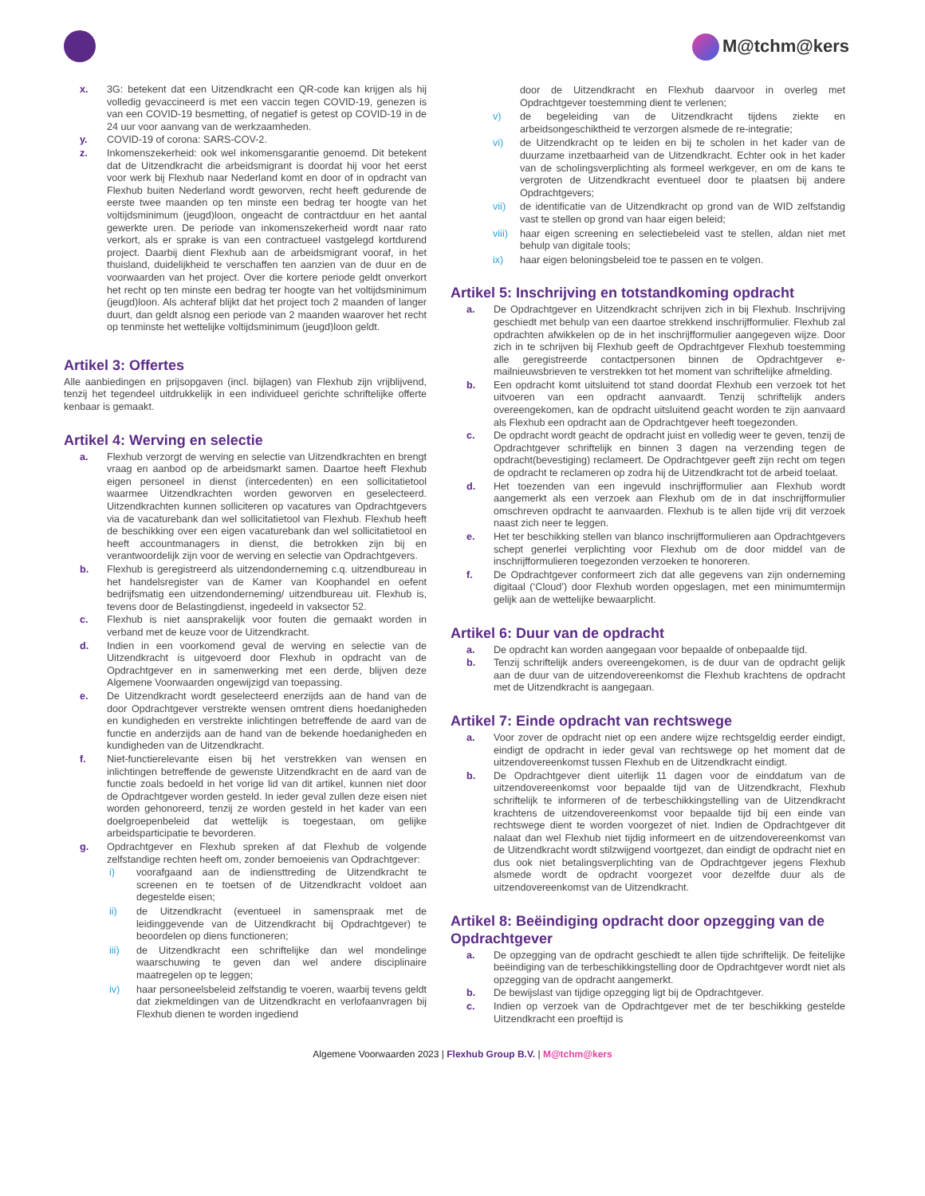M@tchm@kers
x. 3G: betekent dat een Uitzendkracht een QR-code kan krijgen als hij volledig gevaccineerd is met een vaccin tegen COVID-19, genezen is van een COVID-19 besmetting, of negatief is getest op COVID-19 in de 24 uur voor aanvang van de werkzaamheden.
y. COVID-19 of corona: SARS-COV-2.
z. Inkomenszekerheid: ook wel inkomensgarantie genoemd. Dit betekent dat de Uitzendkracht die arbeidsmigrant is doordat hij voor het eerst voor werk bij Flexhub naar Nederland komt en door of in opdracht van Flexhub buiten Nederland wordt geworven, recht heeft gedurende de eerste twee maanden op ten minste een bedrag ter hoogte van het voltijdsminimum (jeugd)loon, ongeacht de contractduur en het aantal gewerkte uren. De periode van inkomenszekerheid wordt naar rato verkort, als er sprake is van een contractueel vastgelegd kortdurend project. Daarbij dient Flexhub aan de arbeidsmigrant vooraf, in het thuisland, duidelijkheid te verschaffen ten aanzien van de duur en de voorwaarden van het project. Over die kortere periode geldt onverkort het recht op ten minste een bedrag ter hoogte van het voltijdsminimum (jeugd)loon. Als achteraf blijkt dat het project toch 2 maanden of langer duurt, dan geldt alsnog een periode van 2 maanden waarover het recht op tenminste het wettelijke voltijdsminimum (jeugd)loon geldt.
Artikel 3: Offertes
Alle aanbiedingen en prijsopgaven (incl. bijlagen) van Flexhub zijn vrijblijvend, tenzij het tegendeel uitdrukkelijk in een individueel gerichte schriftelijke offerte kenbaar is gemaakt.
Artikel 4: Werving en selectie
a. Flexhub verzorgt de werving en selectie van Uitzendkrachten en brengt vraag en aanbod op de arbeidsmarkt samen. Daartoe heeft Flexhub eigen personeel in dienst (intercedenten) en een sollicitatietool waarmee Uitzendkrachten worden geworven en geselecteerd. Uitzendkrachten kunnen solliciteren op vacatures van Opdrachtgevers via de vacaturebank dan wel sollicitatietool van Flexhub. Flexhub heeft de beschikking over een eigen vacaturebank dan wel sollicitatietool en heeft accountmanagers in dienst, die betrokken zijn bij en verantwoordelijk zijn voor de werving en selectie van Opdrachtgevers.
b. Flexhub is geregistreerd als uitzendonderneming c.q. uitzendbureau in het handelsregister van de Kamer van Koophandel en oefent bedrijfsmatig een uitzendonderneming/ uitzendbureau uit. Flexhub is, tevens door de Belastingdienst, ingedeeld in vaksector 52.
c. Flexhub is niet aansprakelijk voor fouten die gemaakt worden in verband met de keuze voor de Uitzendkracht.
d. Indien in een voorkomend geval de werving en selectie van de Uitzendkracht is uitgevoerd door Flexhub in opdracht van de Opdrachtgever en in samenwerking met een derde, blijven deze Algemene Voorwaarden ongewijzigd van toepassing.
e. De Uitzendkracht wordt geselecteerd enerzijds aan de hand van de door Opdrachtgever verstrekte wensen omtrent diens hoedanigheden en kundigheden en verstrekte inlichtingen betreffende de aard van de functie en anderzijds aan de hand van de bekende hoedanigheden en kundigheden van de Uitzendkracht.
f. Niet-functierelevante eisen bij het verstrekken van wensen en inlichtingen betreffende de gewenste Uitzendkracht en de aard van de functie zoals bedoeld in het vorige lid van dit artikel, kunnen niet door de Opdrachtgever worden gesteld. In ieder geval zullen deze eisen niet worden gehonoreerd, tenzij ze worden gesteld in het kader van een doelgroepenbeleid dat wettelijk is toegestaan, om gelijke arbeidsparticipatie te bevorderen.
g. Opdrachtgever en Flexhub spreken af dat Flexhub de volgende zelfstandige rechten heeft om, zonder bemoeienis van Opdrachtgever:
i) voorafgaand aan de indiensttreding de Uitzendkracht te screenen en te toetsen of de Uitzendkracht voldoet aan degestelde eisen;
ii) de Uitzendkracht (eventueel in samenspraak met de leidinggevende van de Uitzendkracht bij Opdrachtgever) te beoordelen op diens functioneren;
iii) de Uitzendkracht een schriftelijke dan wel mondelinge waarschuwing te geven dan wel andere disciplinaire maatregelen op te leggen;
iv) haar personeelsbeleid zelfstandig te voeren, waarbij tevens geldt dat ziekmeldingen van de Uitzendkracht en verlofaanvragen bij Flexhub dienen te worden ingediend
door de Uitzendkracht en Flexhub daarvoor in overleg met Opdrachtgever toestemming dient te verlenen;
v) de begeleiding van de Uitzendkracht tijdens ziekte en arbeidsongeschiktheid te verzorgen alsmede de re-integratie;
vi) de Uitzendkracht op te leiden en bij te scholen in het kader van de duurzame inzetbaarheid van de Uitzendkracht. Echter ook in het kader van de scholingsverplichting als formeel werkgever, en om de kans te vergroten de Uitzendkracht eventueel door te plaatsen bij andere Opdrachtgevers;
vii) de identificatie van de Uitzendkracht op grond van de WID zelfstandig vast te stellen op grond van haar eigen beleid;
viii)
haar eigen screening en selectiebeleid vast te stellen, aldan niet met behulp van digitale tools;
ix) haar eigen beloningsbeleid toe te passen en te volgen.
Artikel 5: Inschrijving en totstandkoming opdracht
a. De Opdrachtgever en Uitzendkracht schrijven zich in bij Flexhub. Inschrijving geschiedt met behulp van een daartoe strekkend inschrijfformulier. Flexhub zal opdrachten afwikkelen op de in het inschrijfformulier aangegeven wijze. Door zich in te schrijven bij Flexhub geeft de Opdrachtgever Flexhub toestemming alle geregistreerde contactpersonen binnen de Opdrachtgever e-mailnieuwsbrieven te verstrekken tot het moment van schriftelijke afmelding.
b. Een opdracht komt uitsluitend tot stand doordat Flexhub een verzoek tot het uitvoeren van een opdracht aanvaardt. Tenzij schriftelijk anders overeengekomen, kan de opdracht uitsluitend geacht worden te zijn aanvaard als Flexhub een opdracht aan de Opdrachtgever heeft toegezonden.
c. De opdracht wordt geacht de opdracht juist en volledig weer te geven, tenzij de Opdrachtgever schriftelijk en binnen 3 dagen na verzending tegen de opdracht(bevestiging) reclameert. De Opdrachtgever geeft zijn recht om tegen de opdracht te reclameren op zodra hij de Uitzendkracht tot de arbeid toelaat.
d. Het toezenden van een ingevuld inschrijfformulier aan Flexhub wordt aangemerkt als een verzoek aan Flexhub om de in dat inschrijfformulier omschreven opdracht te aanvaarden. Flexhub is te allen tijde vrij dit verzoek naast zich neer te leggen.
e. Het ter beschikking stellen van blanco inschrijfformulieren aan Opdrachtgevers schept generlei verplichting voor Flexhub om de door middel van de inschrijfformulieren toegezonden verzoeken te honoreren.
f. De Opdrachtgever conformeert zich dat alle gegevens van zijn onderneming digitaal (‘Cloud’) door Flexhub worden opgeslagen, met een minimumtermijn gelijk aan de wettelijke bewaarplicht.
Artikel 6: Duur van de opdracht
a. De opdracht kan worden aangegaan voor bepaalde of onbepaalde tijd.
b. Tenzij schriftelijk anders overeengekomen, is de duur van de opdracht gelijk aan de duur van de uitzendovereenkomst die Flexhub krachtens de opdracht met de Uitzendkracht is aangegaan.
Artikel 7: Einde opdracht van rechtswege
a. Voor zover de opdracht niet op een andere wijze rechtsgeldig eerder eindigt, eindigt de opdracht in ieder geval van rechtswege op het moment dat de uitzendovereenkomst tussen Flexhub en de Uitzendkracht eindigt.
b. De Opdrachtgever dient uiterlijk 11 dagen voor de einddatum van de uitzendovereenkomst voor bepaalde tijd van de Uitzendkracht, Flexhub schriftelijk te informeren of de terbeschikkingstelling van de Uitzendkracht krachtens de uitzendovereenkomst voor bepaalde tijd bij een einde van rechtswege dient te worden voorgezet of niet. Indien de Opdrachtgever dit nalaat dan wel Flexhub niet tijdig informeert en de uitzendovereenkomst van de Uitzendkracht wordt stilzwijgend voortgezet, dan eindigt de opdracht niet en dus ook niet betalingsverplichting van de Opdrachtgever jegens Flexhub alsmede wordt de opdracht voorgezet voor dezelfde duur als de uitzendovereenkomst van de Uitzendkracht.
Artikel 8: Beëindiging opdracht door opzegging van de Opdrachtgever
a. De opzegging van de opdracht geschiedt te allen tijde schriftelijk. De feitelijke beëindiging van de terbeschikkingstelling door de Opdrachtgever wordt niet als opzegging van de opdracht aangemerkt.
b. De bewijslast van tijdige opzegging ligt bij de Opdrachtgever.
c. Indien op verzoek van de Opdrachtgever met de ter beschikking gestelde Uitzendkracht een proeftijd is
Algemene Voorwaarden 2023 | Flexhub Group B.V. | M@tchm@kers